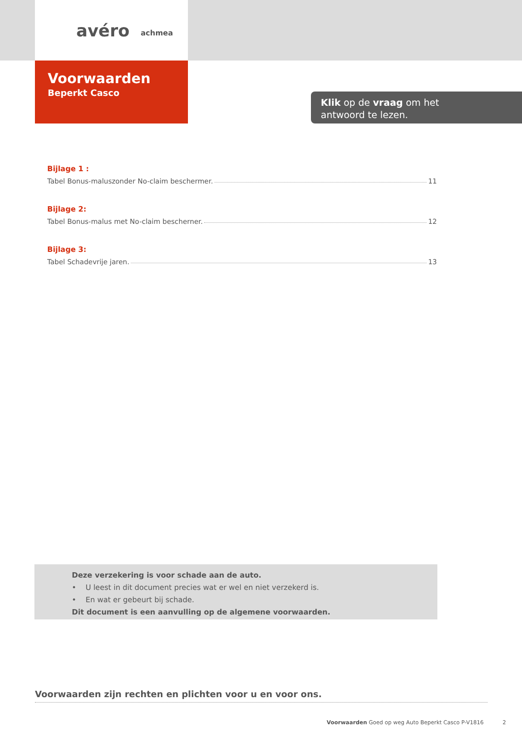avéro achmea
Voorwaarden
Beperkt Casco
Klik op de vraag om het
antwoord te lezen.
Bijlage 1 :
Tabel Bonus-maluszonder No-claim beschermer. 11
Bijlage 2:
Tabel Bonus-malus met No-claim bescherner. 12
Bijlage 3:
Tabel Schadevrije jaren. 13
Deze verzekering is voor schade aan de auto.
• U leest in dit document precies wat er wel en niet verzekerd is.
• En wat er gebeurt bij schade.
Dit document is een aanvulling op de algemene voorwaarden.
Voorwaarden zijn rechten en plichten voor u en voor ons.
Voorwaarden Goed op weg Auto Beperkt Casco P-V1816 2